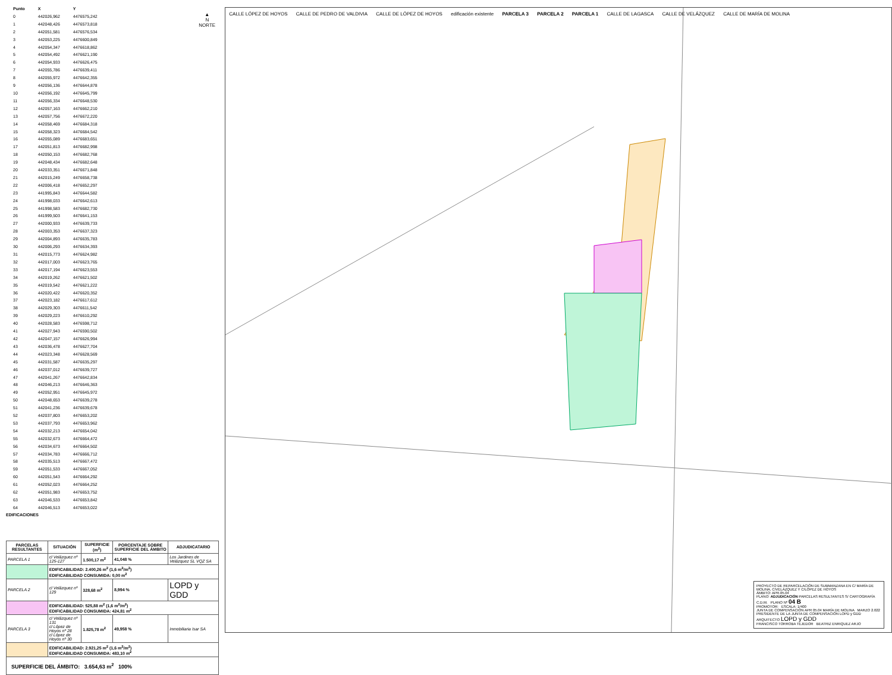| Punto | X | Y |
| --- | --- | --- |
| 0 | 442026,962 | 4476575,242 |
| 1 | 442048,426 | 4476573,818 |
| 2 | 442051,581 | 4476576,534 |
| 3 | 442053,225 | 4476600,849 |
| 4 | 442054,347 | 4476618,862 |
| 5 | 442054,492 | 4476621,190 |
| 6 | 442054,933 | 4476626,475 |
| 7 | 442055,786 | 4476639,411 |
| 8 | 442055,972 | 4476642,355 |
| 9 | 442056,136 | 4476644,878 |
| 10 | 442056,192 | 4476645,799 |
| 11 | 442056,334 | 4476648,530 |
| 12 | 442057,163 | 4476662,210 |
| 13 | 442057,756 | 4476672,220 |
| 14 | 442058,469 | 4476684,318 |
| 15 | 442058,323 | 4476684,542 |
| 16 | 442055,089 | 4476683,651 |
| 17 | 442051,813 | 4476682,998 |
| 18 | 442050,153 | 4476682,768 |
| 19 | 442048,434 | 4476682,648 |
| 20 | 442033,351 | 4476671,848 |
| 21 | 442015,249 | 4476658,738 |
| 22 | 442006,418 | 4476652,297 |
| 23 | 441995,843 | 4476644,582 |
| 24 | 441998,033 | 4476642,613 |
| 25 | 441998,583 | 4476682,730 |
| 26 | 441999,503 | 4476641,153 |
| 27 | 442000,933 | 4476639,733 |
| 28 | 442003,353 | 4476637,323 |
| 29 | 442004,893 | 4476635,783 |
| 30 | 442006,293 | 4476634,393 |
| 31 | 442015,773 | 4476624,982 |
| 32 | 442017,003 | 4476623,765 |
| 33 | 442017,194 | 4476623,553 |
| 34 | 442019,262 | 4476621,502 |
| 35 | 442019,542 | 4476621,222 |
| 36 | 442020,422 | 4476620,352 |
| 37 | 442023,182 | 4476617,612 |
| 38 | 442029,303 | 4476611,542 |
| 39 | 442029,223 | 4476610,292 |
| 40 | 442028,583 | 4476598,712 |
| 41 | 442027,943 | 4476590,502 |
| 42 | 442047,157 | 4476626,994 |
| 43 | 442036,478 | 4476627,704 |
| 44 | 442023,348 | 4476628,569 |
| 45 | 442031,587 | 4476635,297 |
| 46 | 442037,012 | 4476639,727 |
| 47 | 442041,267 | 4476642,834 |
| 48 | 442046,213 | 4476646,363 |
| 49 | 442052,951 | 4476645,972 |
| 50 | 442048,653 | 4476639,278 |
| 51 | 442041,236 | 4476639,678 |
| 52 | 442037,803 | 4476653,202 |
| 53 | 442037,793 | 4476653,962 |
| 54 | 442032,213 | 4476654,042 |
| 55 | 442032,673 | 4476664,472 |
| 56 | 442034,673 | 4476664,502 |
| 57 | 442034,783 | 4476666,712 |
| 58 | 442035,513 | 4476667,472 |
| 59 | 442051,533 | 4476667,052 |
| 60 | 442051,543 | 4476664,292 |
| 61 | 442052,023 | 4476664,252 |
| 62 | 442051,983 | 4476653,752 |
| 63 | 442046,533 | 4476653,842 |
| 64 | 442046,513 | 4476653,022 |
EDIFICACIONES
| PARCELAS RESULTANTES | SITUACIÓN | SUPERFICIE (m<sup>2</sup>) | PORCENTAJE SOBRE SUPERFICIE DEL ÁMBITO | ADJUDICATARIO |
| --- | --- | --- | --- | --- |
| PARCELA 1 | cl Velázquez nº 125-127 | 1.500,17 m<sup>2</sup> | 41,048 % | Los Jardines de Velázquez SL VQZ SA |
| | EDIFICABILIDAD: 2.400,26 m<sup>2</sup> (1,6 m<sup>2</sup>/m<sup>2</sup>) EDIFICABILIDAD CONSUMIDA: 0,00 m<sup>2</sup> | | | |
| PARCELA 2 | cl Velázquez nº 129 | 328,68 m<sup>2</sup> | 8,994 % | LOPD y GDD |
| | EDIFICABILIDAD: 525,88 m<sup>2</sup> (1,6 m<sup>2</sup>/m<sup>2</sup>) EDIFICABILIDAD CONSUMIDA: 424,81 m<sup>2</sup> | | | |
| PARCELA 3 | cl Velázquez nº 131 cl López de Hoyos nº 28 cl López de Hoyos nº 30 | 1.825,78 m<sup>2</sup> | 49,958 % | Inmobiliaria Isar SA |
| | EDIFICABILIDAD: 2.921,25 m<sup>2</sup> (1,6 m<sup>2</sup>/m<sup>2</sup>) EDIFICABILIDAD CONSUMIDA: 483,10 m<sup>2</sup> | | | |
| SUPERFICIE DEL ÁMBITO: 3.654,63 m<sup>2</sup> 100% | | | | |
▲
N
NORTE
CALLE LÓPEZ DE HOYOS CALLE DE PEDRO DE VALDIVIA CALLE DE LÓPEZ DE HOYOS edificación existente PARCELA 3 PARCELA 2 PARCELA 1 CALLE DE LAGASCA CALLE DE VELÁZQUEZ CALLE DE MARÍA DE MOLINA
PROYECTO DE REPARCELACIÓN DE SUBMANZANA EN C/ MARÍA DE MOLINA, C/VELÁZQUEZ Y C/LÓPEZ DE HOYOS
ÁMBITO: APR.05.04
PLANO: ADJUDICACIÓN PARCELAS RESULTANTES S/ CARTOGRAFÍA C.D.M. PLANO Nº 04 B
PROMOTOR: ESCALA: 1/400
JUNTA DE COMPENSACIÓN APR 05.04 MARÍA DE MOLINA MARZO 2.022
PRESIDENTE DE LA JUNTA DE COMPENSACIÓN LOPD y GDD ARQUITECTO LOPD y GDD
FRANCISCO TORROBA TEJEDOR BEATRIZ ENRIQUEZ ARJO